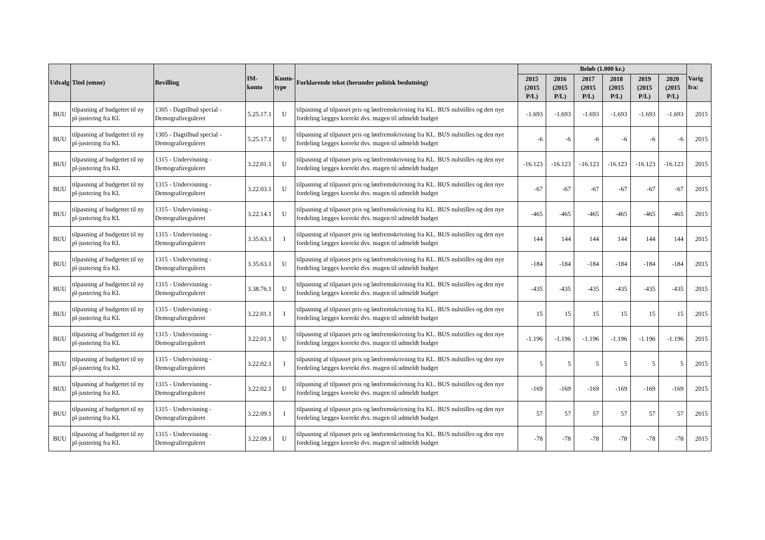| Udvalg | Titel (emne) | Bevilling | IM-konto | Konto- type | Forklarende tekst (herunder politisk beslutning) | Beløb (1.000 kr.) | | | | | | Varig fra: |
| --- | --- | --- | --- | --- | --- | --- | --- | --- | --- | --- | --- | --- |
| | | | | | | 2015 (2015 P/L) | 2016 (2015 P/L) | 2017 (2015 P/L) | 2018 (2015 P/L) | 2019 (2015 P/L) | 2020 (2015 P/L) | |
| BUU | tilpasning af budgettet til ny pl-justering fra KL | 1305 - Dagtilbud special - Demografireguleret | 5.25.17.1 | U | tilpasning af tilpasset pris og lønfremskrivning fra KL. BUS nulstilles og den nye fordeling lægges korrekt dvs. magen til udmeldt budget | -1.693 | -1.693 | -1.693 | -1.693 | -1.693 | -1.693 | 2015 |
| BUU | tilpasning af budgettet til ny pl-justering fra KL | 1305 - Dagtilbud special - Demografireguleret | 5.25.17.1 | U | tilpasning af tilpasset pris og lønfremskrivning fra KL. BUS nulstilles og den nye fordeling lægges korrekt dvs. magen til udmeldt budget | -6 | -6 | -6 | -6 | -6 | -6 | 2015 |
| BUU | tilpasning af budgettet til ny pl-justering fra KL | 1315 - Undervisning - Demografireguleret | 3.22.01.1 | U | tilpasning af tilpasset pris og lønfremskrivning fra KL. BUS nulstilles og den nye fordeling lægges korrekt dvs. magen til udmeldt budget | -16.123 | -16.123 | -16.123 | -16.123 | -16.123 | -16.123 | 2015 |
| BUU | tilpasning af budgettet til ny pl-justering fra KL | 1315 - Undervisning - Demografireguleret | 3.22.03.1 | U | tilpasning af tilpasset pris og lønfremskrivning fra KL. BUS nulstilles og den nye fordeling lægges korrekt dvs. magen til udmeldt budget | -67 | -67 | -67 | -67 | -67 | -67 | 2015 |
| BUU | tilpasning af budgettet til ny pl-justering fra KL | 1315 - Undervisning - Demografireguleret | 3.22.14.1 | U | tilpasning af tilpasset pris og lønfremskrivning fra KL. BUS nulstilles og den nye fordeling lægges korrekt dvs. magen til udmeldt budget | -465 | -465 | -465 | -465 | -465 | -465 | 2015 |
| BUU | tilpasning af budgettet til ny pl-justering fra KL | 1315 - Undervisning - Demografireguleret | 3.35.63.1 | I | tilpasning af tilpasset pris og lønfremskrivning fra KL. BUS nulstilles og den nye fordeling lægges korrekt dvs. magen til udmeldt budget | 144 | 144 | 144 | 144 | 144 | 144 | 2015 |
| BUU | tilpasning af budgettet til ny pl-justering fra KL | 1315 - Undervisning - Demografireguleret | 3.35.63.1 | U | tilpasning af tilpasset pris og lønfremskrivning fra KL. BUS nulstilles og den nye fordeling lægges korrekt dvs. magen til udmeldt budget | -184 | -184 | -184 | -184 | -184 | -184 | 2015 |
| BUU | tilpasning af budgettet til ny pl-justering fra KL | 1315 - Undervisning - Demografireguleret | 3.38.76.1 | U | tilpasning af tilpasset pris og lønfremskrivning fra KL. BUS nulstilles og den nye fordeling lægges korrekt dvs. magen til udmeldt budget | -435 | -435 | -435 | -435 | -435 | -435 | 2015 |
| BUU | tilpasning af budgettet til ny pl-justering fra KL | 1315 - Undervisning - Demografireguleret | 3.22.01.1 | I | tilpasning af tilpasset pris og lønfremskrivning fra KL. BUS nulstilles og den nye fordeling lægges korrekt dvs. magen til udmeldt budget | 15 | 15 | 15 | 15 | 15 | 15 | 2015 |
| BUU | tilpasning af budgettet til ny pl-justering fra KL | 1315 - Undervisning - Demografireguleret | 3.22.01.1 | U | tilpasning af tilpasset pris og lønfremskrivning fra KL. BUS nulstilles og den nye fordeling lægges korrekt dvs. magen til udmeldt budget | -1.196 | -1.196 | -1.196 | -1.196 | -1.196 | -1.196 | 2015 |
| BUU | tilpasning af budgettet til ny pl-justering fra KL | 1315 - Undervisning - Demografireguleret | 3.22.02.1 | I | tilpasning af tilpasset pris og lønfremskrivning fra KL. BUS nulstilles og den nye fordeling lægges korrekt dvs. magen til udmeldt budget | 5 | 5 | 5 | 5 | 5 | 5 | 2015 |
| BUU | tilpasning af budgettet til ny pl-justering fra KL | 1315 - Undervisning - Demografireguleret | 3.22.02.1 | U | tilpasning af tilpasset pris og lønfremskrivning fra KL. BUS nulstilles og den nye fordeling lægges korrekt dvs. magen til udmeldt budget | -169 | -169 | -169 | -169 | -169 | -169 | 2015 |
| BUU | tilpasning af budgettet til ny pl-justering fra KL | 1315 - Undervisning - Demografireguleret | 3.22.09.1 | I | tilpasning af tilpasset pris og lønfremskrivning fra KL. BUS nulstilles og den nye fordeling lægges korrekt dvs. magen til udmeldt budget | 57 | 57 | 57 | 57 | 57 | 57 | 2015 |
| BUU | tilpasning af budgettet til ny pl-justering fra KL | 1315 - Undervisning - Demografireguleret | 3.22.09.1 | U | tilpasning af tilpasset pris og lønfremskrivning fra KL. BUS nulstilles og den nye fordeling lægges korrekt dvs. magen til udmeldt budget | -78 | -78 | -78 | -78 | -78 | -78 | 2015 |